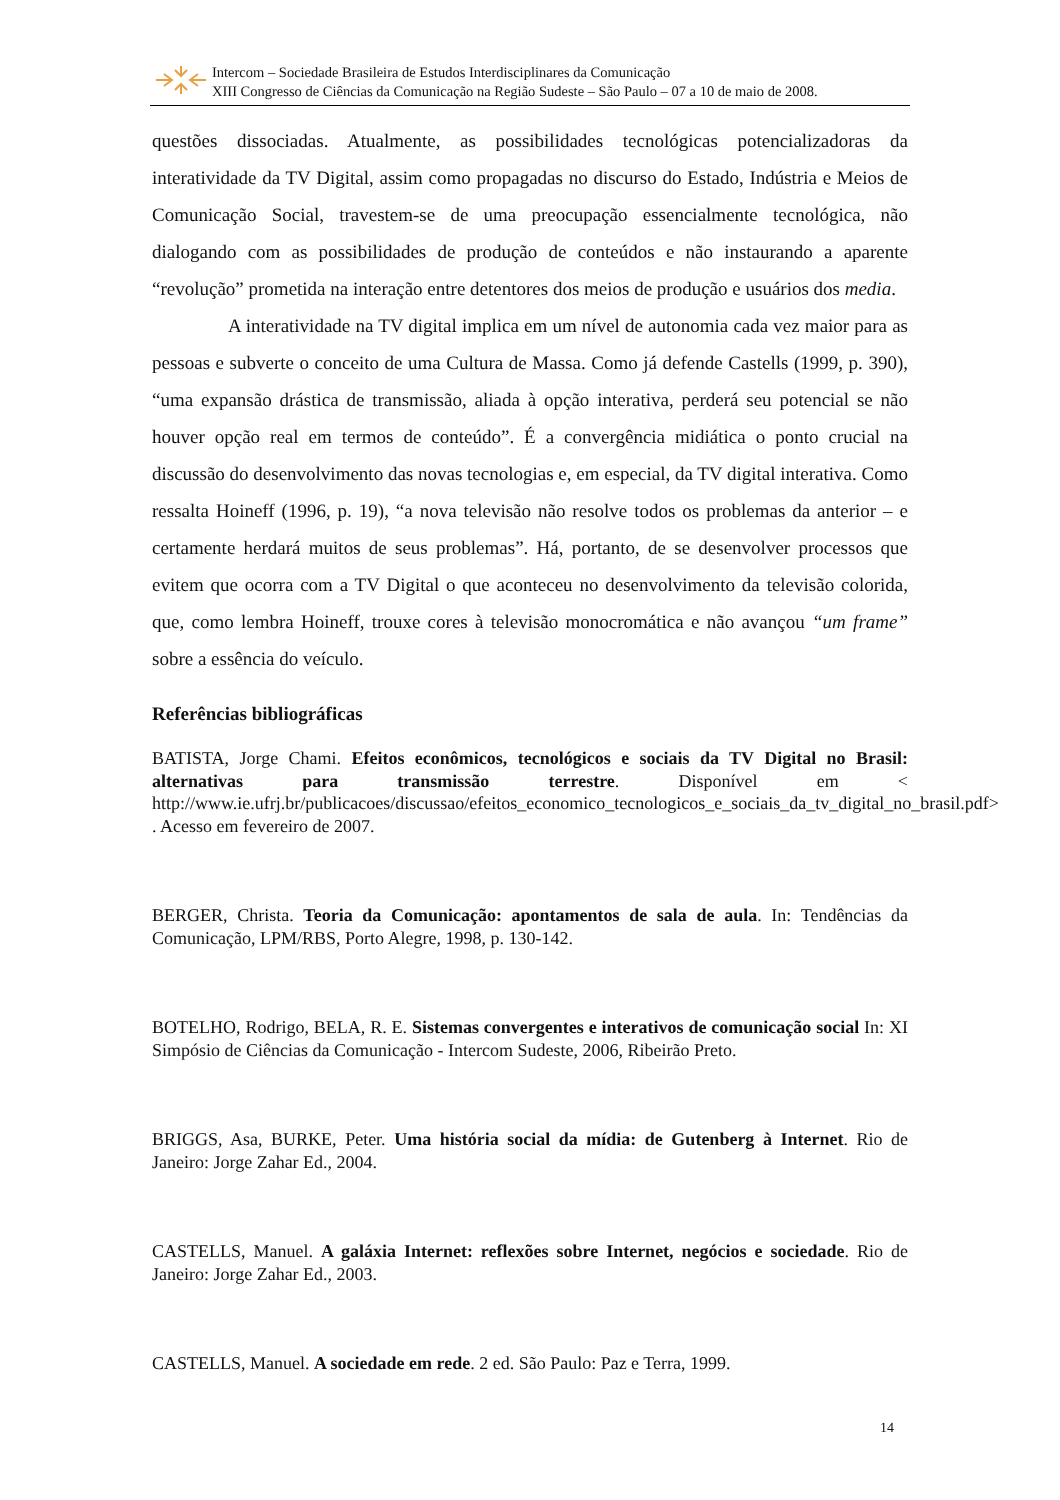Intercom – Sociedade Brasileira de Estudos Interdisciplinares da Comunicação
XIII Congresso de Ciências da Comunicação na Região Sudeste – São Paulo – 07 a 10 de maio de 2008.
questões dissociadas. Atualmente, as possibilidades tecnológicas potencializadoras da interatividade da TV Digital, assim como propagadas no discurso do Estado, Indústria e Meios de Comunicação Social, travestem-se de uma preocupação essencialmente tecnológica, não dialogando com as possibilidades de produção de conteúdos e não instaurando a aparente “revolução” prometida na interação entre detentores dos meios de produção e usuários dos media.
A interatividade na TV digital implica em um nível de autonomia cada vez maior para as pessoas e subverte o conceito de uma Cultura de Massa. Como já defende Castells (1999, p. 390), “uma expansão drástica de transmissão, aliada à opção interativa, perderá seu potencial se não houver opção real em termos de conteúdo”. É a convergência midiática o ponto crucial na discussão do desenvolvimento das novas tecnologias e, em especial, da TV digital interativa. Como ressalta Hoineff (1996, p. 19), “a nova televisão não resolve todos os problemas da anterior – e certamente herdará muitos de seus problemas”. Há, portanto, de se desenvolver processos que evitem que ocorra com a TV Digital o que aconteceu no desenvolvimento da televisão colorida, que, como lembra Hoineff, trouxe cores à televisão monocromática e não avançou “um frame” sobre a essência do veículo.
Referências bibliográficas
BATISTA, Jorge Chami. Efeitos econômicos, tecnológicos e sociais da TV Digital no Brasil: alternativas para transmissão terrestre. Disponível em < http://www.ie.ufrj.br/publicacoes/discussao/efeitos_economico_tecnologicos_e_sociais_da_tv_digital_no_brasil.pdf> . Acesso em fevereiro de 2007.
BERGER, Christa. Teoria da Comunicação: apontamentos de sala de aula. In: Tendências da Comunicação, LPM/RBS, Porto Alegre, 1998, p. 130-142.
BOTELHO, Rodrigo, BELA, R. E. Sistemas convergentes e interativos de comunicação social In: XI Simpósio de Ciências da Comunicação - Intercom Sudeste, 2006, Ribeirão Preto.
BRIGGS, Asa, BURKE, Peter. Uma história social da mídia: de Gutenberg à Internet. Rio de Janeiro: Jorge Zahar Ed., 2004.
CASTELLS, Manuel. A galáxia Internet: reflexões sobre Internet, negócios e sociedade. Rio de Janeiro: Jorge Zahar Ed., 2003.
CASTELLS, Manuel. A sociedade em rede. 2 ed. São Paulo: Paz e Terra, 1999.
14